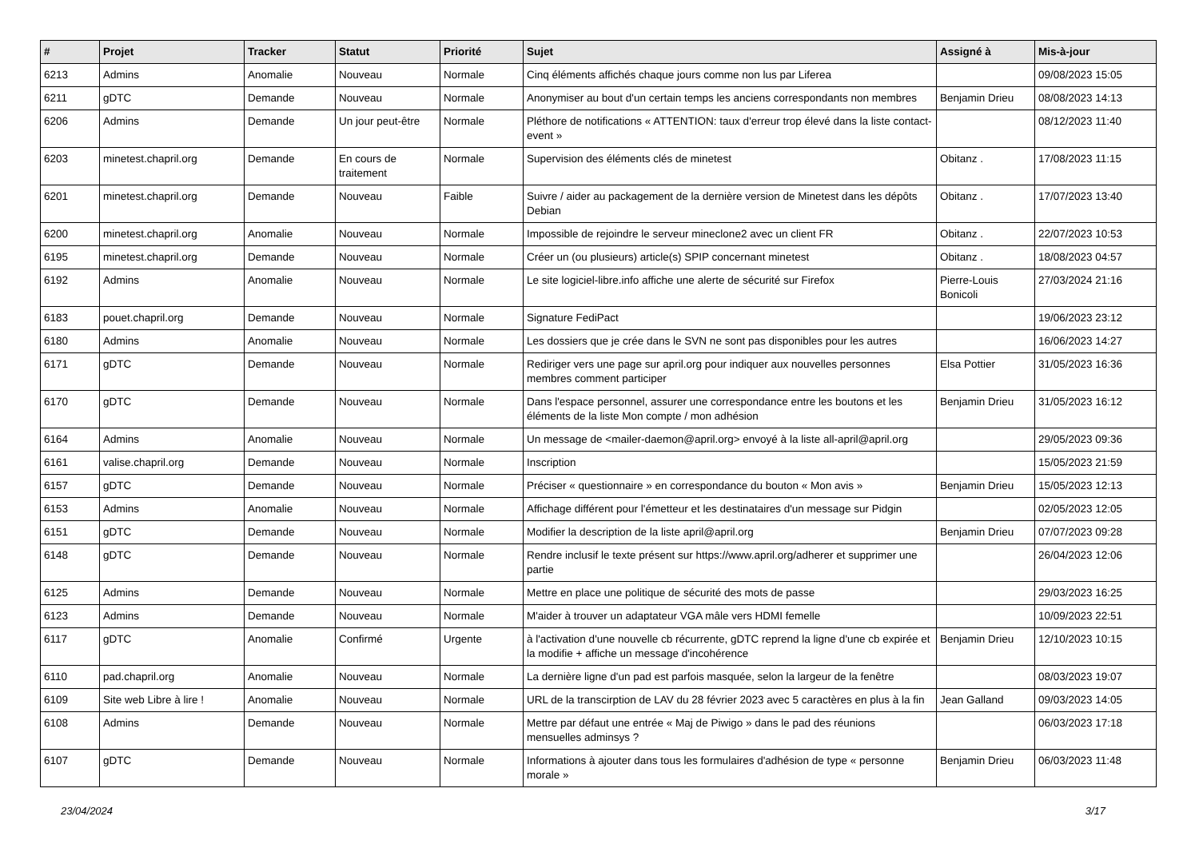| # | Projet | Tracker | Statut | Priorité | Sujet | Assigné à | Mis-à-jour |
| --- | --- | --- | --- | --- | --- | --- | --- |
| 6213 | Admins | Anomalie | Nouveau | Normale | Cinq éléments affichés chaque jours comme non lus par Liferea | | 09/08/2023 15:05 |
| 6211 | gDTC | Demande | Nouveau | Normale | Anonymiser au bout d'un certain temps les anciens correspondants non membres | Benjamin Drieu | 08/08/2023 14:13 |
| 6206 | Admins | Demande | Un jour peut-être | Normale | Pléthore de notifications « ATTENTION: taux d'erreur trop élevé dans la liste contact-event » | | 08/12/2023 11:40 |
| 6203 | minetest.chapril.org | Demande | En cours de traitement | Normale | Supervision des éléments clés de minetest | Obitanz . | 17/08/2023 11:15 |
| 6201 | minetest.chapril.org | Demande | Nouveau | Faible | Suivre / aider au packagement de la dernière version de Minetest dans les dépôts Debian | Obitanz . | 17/07/2023 13:40 |
| 6200 | minetest.chapril.org | Anomalie | Nouveau | Normale | Impossible de rejoindre le serveur mineclone2 avec un client FR | Obitanz . | 22/07/2023 10:53 |
| 6195 | minetest.chapril.org | Demande | Nouveau | Normale | Créer un (ou plusieurs) article(s) SPIP concernant minetest | Obitanz . | 18/08/2023 04:57 |
| 6192 | Admins | Anomalie | Nouveau | Normale | Le site logiciel-libre.info affiche une alerte de sécurité sur Firefox | Pierre-Louis Bonicoli | 27/03/2024 21:16 |
| 6183 | pouet.chapril.org | Demande | Nouveau | Normale | Signature FediPact | | 19/06/2023 23:12 |
| 6180 | Admins | Anomalie | Nouveau | Normale | Les dossiers que je crée dans le SVN ne sont pas disponibles pour les autres | | 16/06/2023 14:27 |
| 6171 | gDTC | Demande | Nouveau | Normale | Rediriger vers une page sur april.org pour indiquer aux nouvelles personnes membres comment participer | Elsa Pottier | 31/05/2023 16:36 |
| 6170 | gDTC | Demande | Nouveau | Normale | Dans l'espace personnel, assurer une correspondance entre les boutons et les éléments de la liste Mon compte / mon adhésion | Benjamin Drieu | 31/05/2023 16:12 |
| 6164 | Admins | Anomalie | Nouveau | Normale | Un message de <mailer-daemon@april.org> envoyé à la liste all-april@april.org | | 29/05/2023 09:36 |
| 6161 | valise.chapril.org | Demande | Nouveau | Normale | Inscription | | 15/05/2023 21:59 |
| 6157 | gDTC | Demande | Nouveau | Normale | Préciser « questionnaire » en correspondance du bouton « Mon avis » | Benjamin Drieu | 15/05/2023 12:13 |
| 6153 | Admins | Anomalie | Nouveau | Normale | Affichage différent pour l'émetteur et les destinataires d'un message sur Pidgin | | 02/05/2023 12:05 |
| 6151 | gDTC | Demande | Nouveau | Normale | Modifier la description de la liste april@april.org | Benjamin Drieu | 07/07/2023 09:28 |
| 6148 | gDTC | Demande | Nouveau | Normale | Rendre inclusif le texte présent sur https://www.april.org/adherer et supprimer une partie | | 26/04/2023 12:06 |
| 6125 | Admins | Demande | Nouveau | Normale | Mettre en place une politique de sécurité des mots de passe | | 29/03/2023 16:25 |
| 6123 | Admins | Demande | Nouveau | Normale | M'aider à trouver un adaptateur VGA mâle vers HDMI femelle | | 10/09/2023 22:51 |
| 6117 | gDTC | Anomalie | Confirmé | Urgente | à l'activation d'une nouvelle cb récurrente, gDTC reprend la ligne d'une cb expirée et la modifie + affiche un message d'incohérence | Benjamin Drieu | 12/10/2023 10:15 |
| 6110 | pad.chapril.org | Anomalie | Nouveau | Normale | La dernière ligne d'un pad est parfois masquée, selon la largeur de la fenêtre | | 08/03/2023 19:07 |
| 6109 | Site web Libre à lire ! | Anomalie | Nouveau | Normale | URL de la transcirption de LAV du 28 février 2023 avec 5 caractères en plus à la fin | Jean Galland | 09/03/2023 14:05 |
| 6108 | Admins | Demande | Nouveau | Normale | Mettre par défaut une entrée « Maj de Piwigo » dans le pad des réunions mensuelles adminsys ? | | 06/03/2023 17:18 |
| 6107 | gDTC | Demande | Nouveau | Normale | Informations à ajouter dans tous les formulaires d'adhésion de type « personne morale » | Benjamin Drieu | 06/03/2023 11:48 |
23/04/2024 3/17